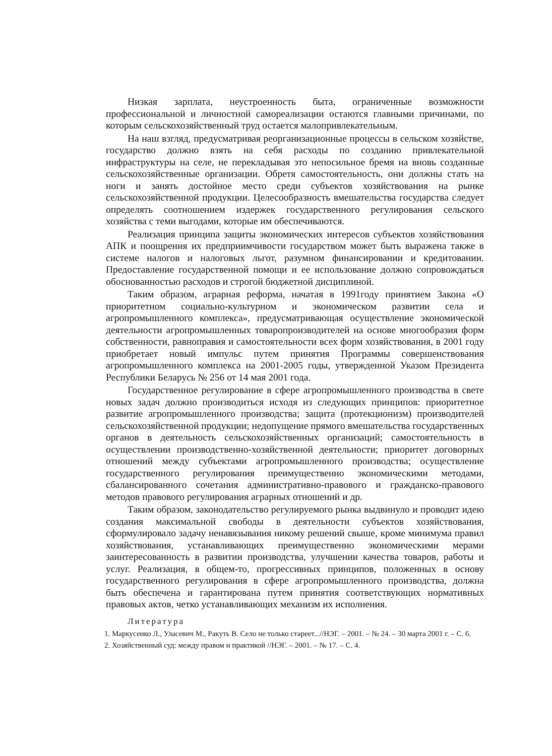Низкая зарплата, неустроенность быта, ограниченные возможности профессиональной и личностной самореализации остаются главными причинами, по которым сельскохозяйственный труд остается малопривлекательным.
На наш взгляд, предусматривая реорганизационные процессы в сельском хозяйстве, государство должно взять на себя расходы по созданию привлекательной инфраструктуры на селе, не перекладывая это непосильное бремя на вновь созданные сельскохозяйственные организации. Обретя самостоятельность, они должны стать на ноги и занять достойное место среди субъектов хозяйствования на рынке сельскохозяйственной продукции. Целесообразность вмешательства государства следует определять соотношением издержек государственного регулирования сельского хозяйства с теми выгодами, которые им обеспечиваются.
Реализация принципа защиты экономических интересов субъектов хозяйствования АПК и поощрения их предприимчивости государством может быть выражена также в системе налогов и налоговых льгот, разумном финансировании и кредитовании. Предоставление государственной помощи и ее использование должно сопровождаться обоснованностью расходов и строгой бюджетной дисциплиной.
Таким образом, аграрная реформа, начатая в 1991году принятием Закона «О приоритетном социально-культурном и экономическом развитии села и агропромышленного комплекса», предусматривающая осуществление экономической деятельности агропромышленных товаропроизводителей на основе многообразия форм собственности, равноправия и самостоятельности всех форм хозяйствования, в 2001 году приобретает новый импульс путем принятия Программы совершенствования агропромышленного комплекса на 2001-2005 годы, утвержденной Указом Президента Республики Беларусь № 256 от 14 мая 2001 года.
Государственное регулирование в сфере агропромышленного производства в свете новых задач должно производиться исходя из следующих принципов: приоритетное развитие агропромышленного производства; защита (протекционизм) производителей сельскохозяйственной продукции; недопущение прямого вмешательства государственных органов в деятельность сельскохозяйственных организаций; самостоятельность в осуществлении производственно-хозяйственной деятельности; приоритет договорных отношений между субъектами агропромышленного производства; осуществление государственного регулирования преимущественно экономическими методами, сбалансированного сочетания административно-правового и гражданско-правового методов правового регулирования аграрных отношений и др.
Таким образом, законодательство регулируемого рынка выдвинуло и проводит идею создания максимальной свободы в деятельности субъектов хозяйствования, сформулировало задачу ненавязывания никому решений свыше, кроме минимума правил хозяйствования, устанавливающих преимущественно экономическими мерами заинтересованность в развитии производства, улучшении качества товаров, работы и услуг. Реализация, в общем-то, прогрессивных принципов, положенных в основу государственного регулирования в сфере агропромышленного производства, должна быть обеспечена и гарантирована путем принятия соответствующих нормативных правовых актов, четко устанавливающих механизм их исполнения.
Литература
1. Маркусенко Л., Уласевич М., Ракуть В. Село не только стареет...//НЭГ. – 2001. – № 24. – 30 марта 2001 г. – С. 6.
2. Хозяйственный суд: между правом и практикой //НЭГ. – 2001. – № 17. – С. 4.